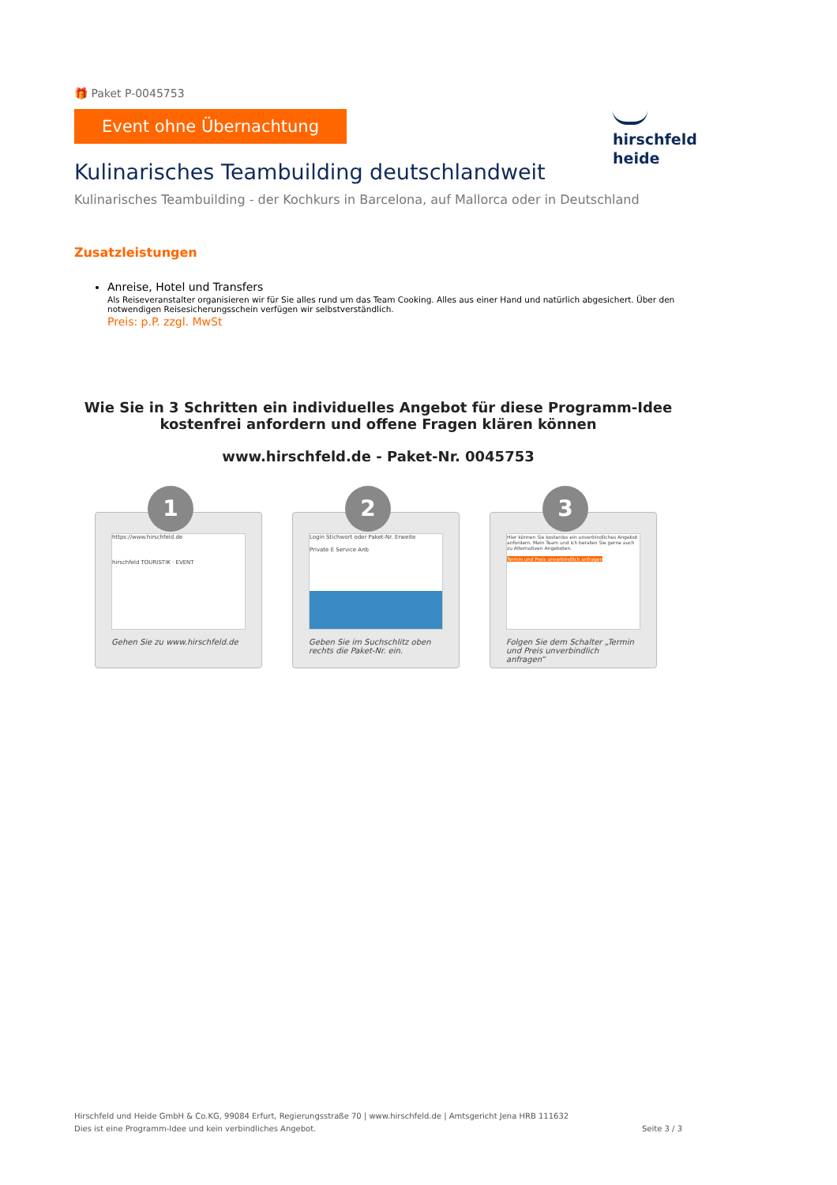hirschfeld
heide
🎁 Paket P-0045753
Event ohne Übernachtung
Kulinarisches Teambuilding deutschlandweit
Kulinarisches Teambuilding - der Kochkurs in Barcelona, auf Mallorca oder in Deutschland
Zusatzleistungen
Anreise, Hotel und Transfers
Als Reiseveranstalter organisieren wir für Sie alles rund um das Team Cooking. Alles aus einer Hand und natürlich abgesichert. Über den notwendigen Reisesicherungsschein verfügen wir selbstverständlich.
Preis: p.P. zzgl. MwSt
Wie Sie in 3 Schritten ein individuelles Angebot für diese Programm-Idee kostenfrei anfordern und offene Fragen klären können
www.hirschfeld.de - Paket-Nr. 0045753
1
https://www.hirschfeld.de
hirschfeld TOURISTIK · EVENT
Gehen Sie zu www.hirschfeld.de
2
Login Stichwort oder Paket-Nr. Erweite
Private E Service Anb
Geben Sie im Suchschlitz oben rechts die Paket-Nr. ein.
3
Hier können Sie kostenlos ein unverbindliches Angebot anfordern. Mein Team und ich beraten Sie gerne auch zu Alternativen Angeboten.
Termin und Preis unverbindlich anfragen
Folgen Sie dem Schalter „Termin und Preis unverbindlich anfragen“
Hirschfeld und Heide GmbH & Co.KG, 99084 Erfurt, Regierungsstraße 70 | www.hirschfeld.de | Amtsgericht Jena HRB 111632
Dies ist eine Programm-Idee und kein verbindliches Angebot. Seite 3 / 3